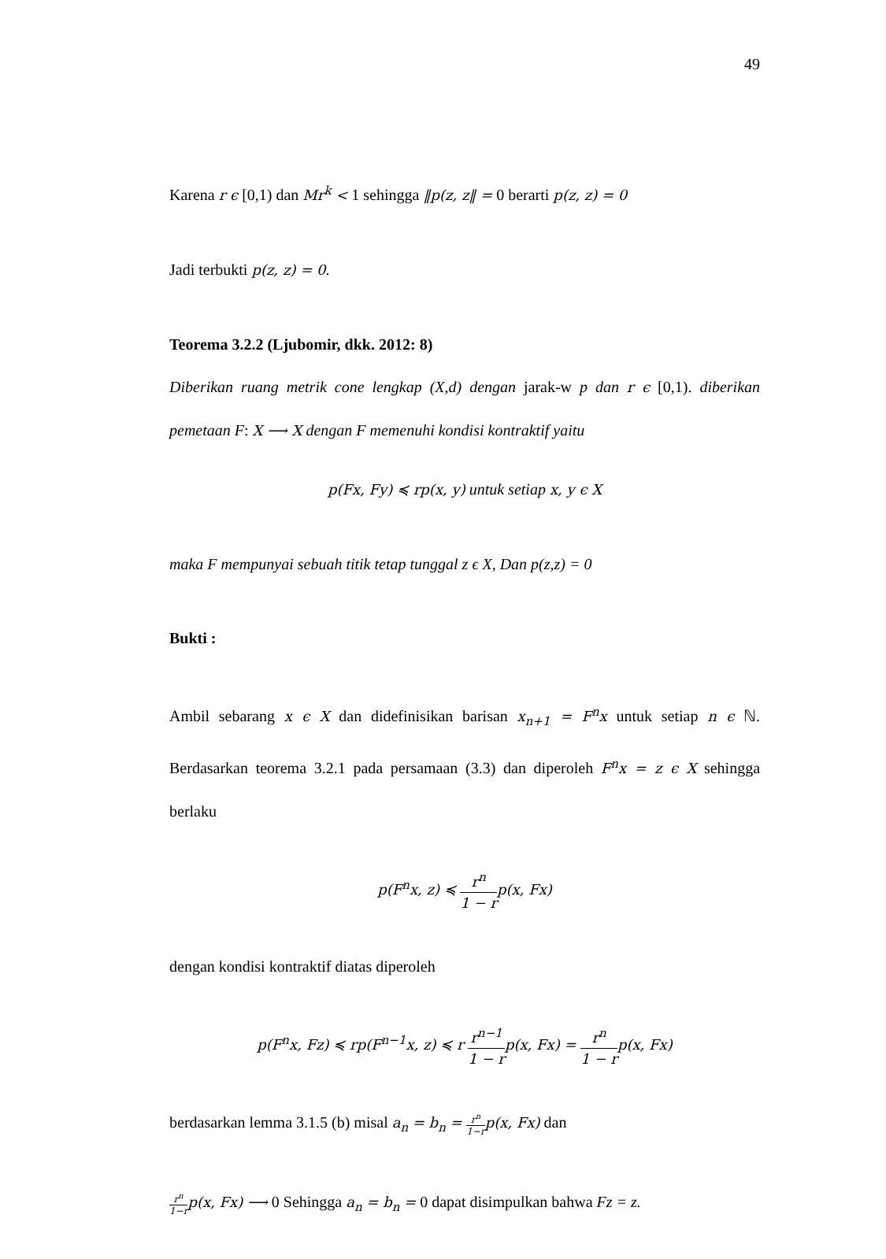49
Karena r ϵ [0,1) dan Mr<sup>k</sup> < 1 sehingga ‖p(z, z‖ = 0 berarti p(z, z) = 0
Jadi terbukti p(z, z) = 0.
Teorema 3.2.2 (Ljubomir, dkk. 2012: 8)
Diberikan ruang metrik cone lengkap (X,d) dengan jarak-w p dan r ϵ [0,1). diberikan pemetaan F: X ⟶ X dengan F memenuhi kondisi kontraktif yaitu
p(Fx, Fy) ≼ rp(x, y) untuk setiap x, y ϵ X
maka F mempunyai sebuah titik tetap tunggal z ϵ X, Dan p(z,z) = 0
Bukti :
Ambil sebarang x ϵ X dan didefinisikan barisan x<sub>n+1</sub> = F<sup>n</sup>x untuk setiap n ϵ ℕ. Berdasarkan teorema 3.2.1 pada persamaan (3.3) dan diperoleh F<sup>n</sup>x = z ϵ X sehingga berlaku
p(F<sup>n</sup>x, z) ≼ r<sup>n</sup> 1 − rp(x, Fx)
dengan kondisi kontraktif diatas diperoleh
p(F<sup>n</sup>x, Fz) ≼ rp(F<sup>n−1</sup>x, z) ≼ r r<sup>n−1</sup> 1 − rp(x, Fx) = r<sup>n</sup> 1 − rp(x, Fx)
berdasarkan lemma 3.1.5 (b) misal a<sub>n</sub> = b<sub>n</sub> = r<sup>n</sup> 1−rp(x, Fx) dan
r<sup>n</sup> 1−rp(x, Fx) ⟶ 0 Sehingga a<sub>n</sub> = b<sub>n</sub> = 0 dapat disimpulkan bahwa Fz = z.